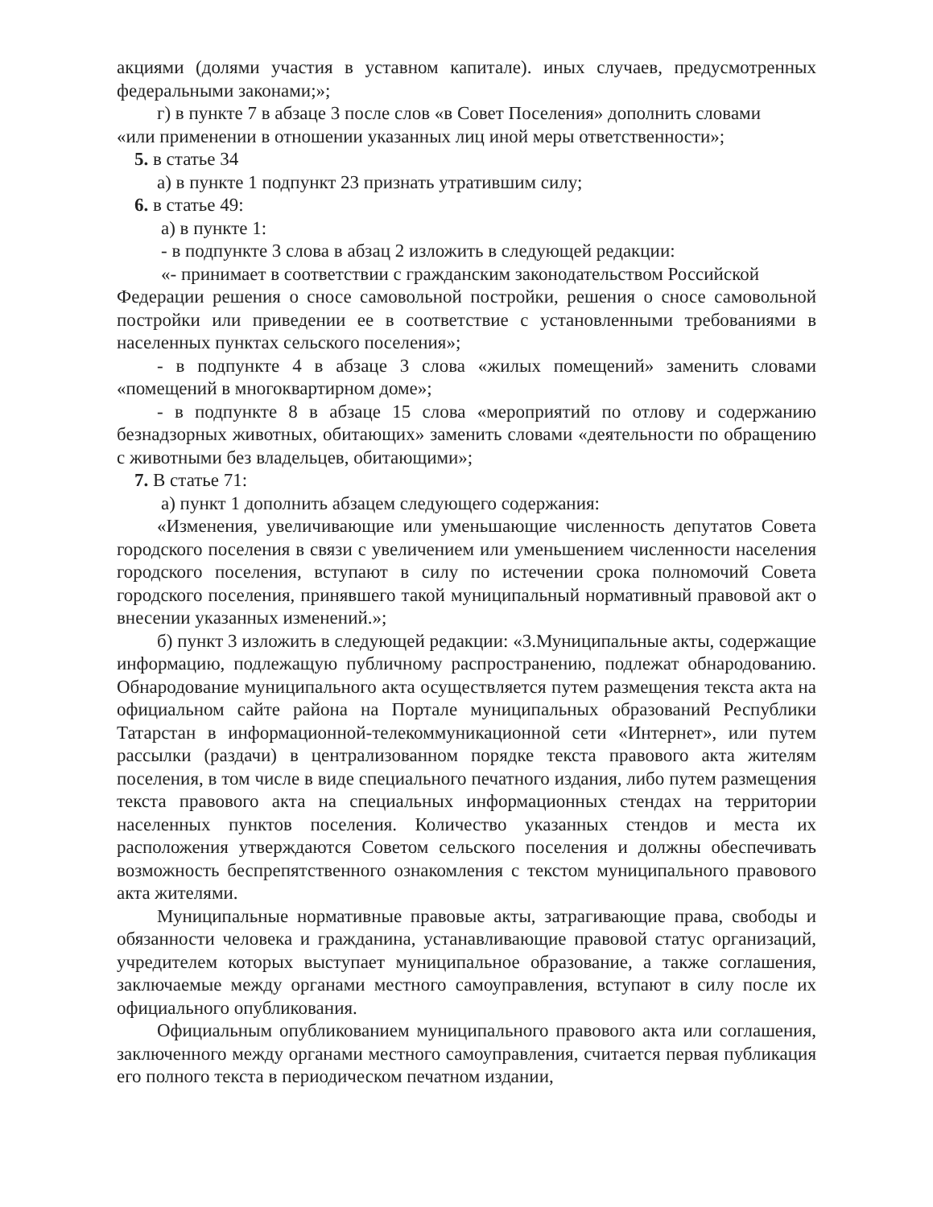акциями (долями участия в уставном капитале). иных случаев, предусмотренных федеральными законами;»;
г) в пункте 7 в абзаце 3 после слов «в Совет Поселения» дополнить словами
«или применении в отношении указанных лиц иной меры ответственности»;
5. в статье 34
а) в пункте 1 подпункт 23 признать утратившим силу;
6. в статье 49:
а) в пункте 1:
- в подпункте 3 слова в абзац 2 изложить в следующей редакции:
«- принимает в соответствии с гражданским законодательством Российской
Федерации решения о сносе самовольной постройки, решения о сносе самовольной постройки или приведении ее в соответствие с установленными требованиями в населенных пунктах сельского поселения»;
- в подпункте 4 в абзаце 3 слова «жилых помещений» заменить словами «помещений в многоквартирном доме»;
- в подпункте 8 в абзаце 15 слова «мероприятий по отлову и содержанию безнадзорных животных, обитающих» заменить словами «деятельности по обращению с животными без владельцев, обитающими»;
7. В статье 71:
а) пункт 1 дополнить абзацем следующего содержания:
«Изменения, увеличивающие или уменьшающие численность депутатов Совета городского поселения в связи с увеличением или уменьшением численности населения городского поселения, вступают в силу по истечении срока полномочий Совета городского поселения, принявшего такой муниципальный нормативный правовой акт о внесении указанных изменений.»;
б) пункт 3 изложить в следующей редакции: «3.Муниципальные акты, содержащие информацию, подлежащую публичному распространению, подлежат обнародованию. Обнародование муниципального акта осуществляется путем размещения текста акта на официальном сайте района на Портале муниципальных образований Республики Татарстан в информационной-телекоммуникационной сети «Интернет», или путем рассылки (раздачи) в централизованном порядке текста правового акта жителям поселения, в том числе в виде специального печатного издания, либо путем размещения текста правового акта на специальных информационных стендах на территории населенных пунктов поселения. Количество указанных стендов и места их расположения утверждаются Советом сельского поселения и должны обеспечивать возможность беспрепятственного ознакомления с текстом муниципального правового акта жителями.
Муниципальные нормативные правовые акты, затрагивающие права, свободы и обязанности человека и гражданина, устанавливающие правовой статус организаций, учредителем которых выступает муниципальное образование, а также соглашения, заключаемые между органами местного самоуправления, вступают в силу после их официального опубликования.
Официальным опубликованием муниципального правового акта или соглашения, заключенного между органами местного самоуправления, считается первая публикация его полного текста в периодическом печатном издании,